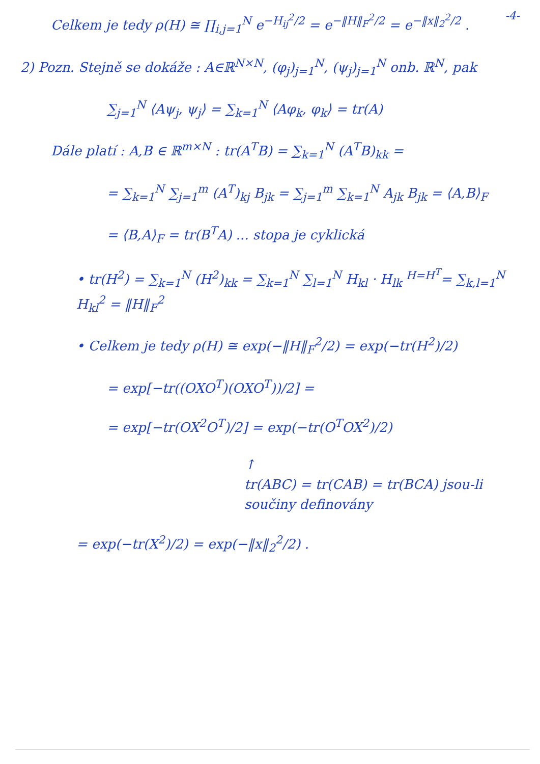-4-
Celkem je tedy ρ(H) ≅ ∏<sub>i,j=1</sub><sup>N</sup> e<sup>−H<sub>ij</sub><sup>2</sup>/2</sup> = e<sup>−‖H‖<sub>F</sub><sup>2</sup>/2</sup> = e<sup>−‖x‖<sub>2</sub><sup>2</sup>/2</sup> .
2) Pozn. Stejně se dokáže : A∈ℝ<sup>N×N</sup>, (φ<sub>j</sub>)<sub>j=1</sub><sup>N</sup>, (ψ<sub>j</sub>)<sub>j=1</sub><sup>N</sup> onb. ℝ<sup>N</sup>, pak
∑<sub>j=1</sub><sup>N</sup> ⟨Aψ<sub>j</sub>, ψ<sub>j</sub>⟩ = ∑<sub>k=1</sub><sup>N</sup> ⟨Aφ<sub>k</sub>, φ<sub>k</sub>⟩ = tr(A)
Dále platí : A,B ∈ ℝ<sup>m×N</sup> : tr(A<sup>T</sup>B) = ∑<sub>k=1</sub><sup>N</sup> (A<sup>T</sup>B)<sub>kk</sub> =
= ∑<sub>k=1</sub><sup>N</sup> ∑<sub>j=1</sub><sup>m</sup> (A<sup>T</sup>)<sub>kj</sub> B<sub>jk</sub> = ∑<sub>j=1</sub><sup>m</sup> ∑<sub>k=1</sub><sup>N</sup> A<sub>jk</sub> B<sub>jk</sub> = ⟨A,B⟩<sub>F</sub>
= ⟨B,A⟩<sub>F</sub> = tr(B<sup>T</sup>A) ... stopa je cyklická
• tr(H<sup>2</sup>) = ∑<sub>k=1</sub><sup>N</sup> (H<sup>2</sup>)<sub>kk</sub> = ∑<sub>k=1</sub><sup>N</sup> ∑<sub>l=1</sub><sup>N</sup> H<sub>kl</sub> · H<sub>lk</sub> <sup>H=H<sup>T</sup></sup>= ∑<sub>k,l=1</sub><sup>N</sup> H<sub>kl</sub><sup>2</sup> = ‖H‖<sub>F</sub><sup>2</sup>
• Celkem je tedy ρ(H) ≅ exp(−‖H‖<sub>F</sub><sup>2</sup>/2) = exp(−tr(H<sup>2</sup>)/2)
= exp[−tr((OXO<sup>T</sup>)(OXO<sup>T</sup>))/2] =
= exp[−tr(OX<sup>2</sup>O<sup>T</sup>)/2] = exp(−tr(O<sup>T</sup>OX<sup>2</sup>)/2)
↑
tr(ABC) = tr(CAB) = tr(BCA) jsou-li
součiny definovány
= exp(−tr(X<sup>2</sup>)/2) = exp(−‖x‖<sub>2</sub><sup>2</sup>/2) .